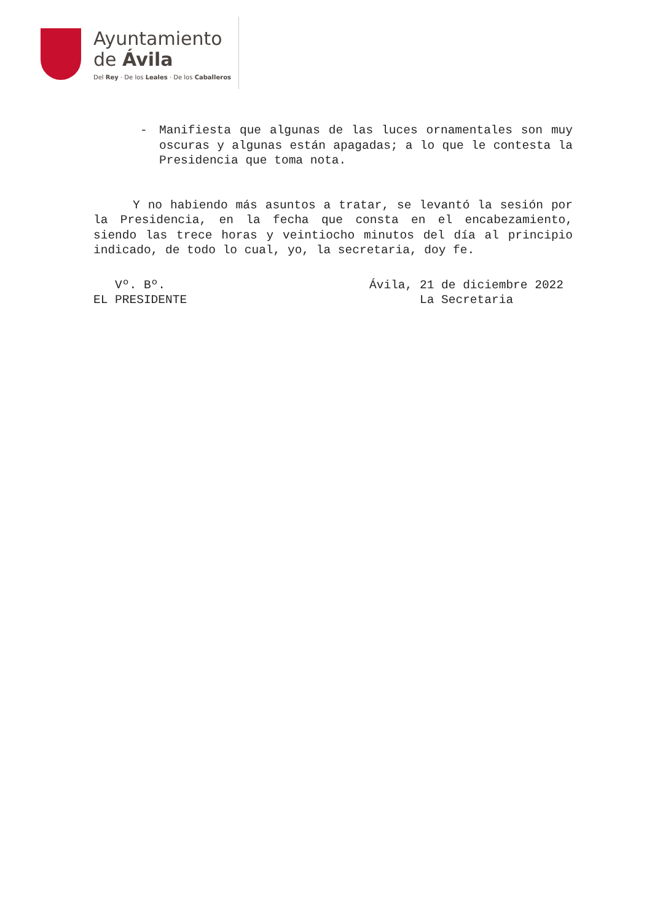Ayuntamiento
de Ávila
Del Rey · De los Leales · De los Caballeros
- Manifiesta que algunas de las luces ornamentales son muy oscuras y algunas están apagadas; a lo que le contesta la Presidencia que toma nota.
Y no habiendo más asuntos a tratar, se levantó la sesión por la Presidencia, en la fecha que consta en el encabezamiento, siendo las trece horas y veintiocho minutos del día al principio indicado, de todo lo cual, yo, la secretaria, doy fe.
Vº. Bº.
EL PRESIDENTE
Ávila, 21 de diciembre 2022
La Secretaria